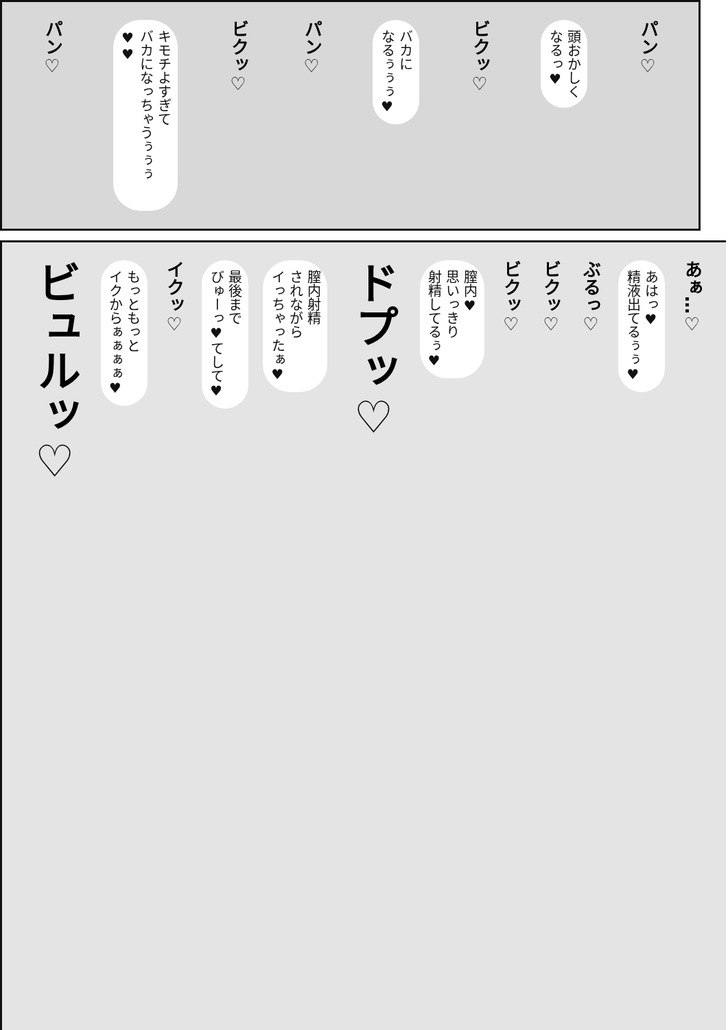パン♡
頭おかしく
なるっ♥
ビクッ♡
バカに
なるぅぅぅ♥
パン♡
ビクッ♡
キモチよすぎて
バカになっちゃうぅぅぅ♥♥
パン♡
あぁ…♡
あはっ♥
精液出てるぅぅ♥
ぶるっ♡
ビクッ♡
ビクッ♡
膣内♥
思いっきり
射精してるぅ♥
ドプッ♡
膣内射精
されながら
イっちゃったぁ♥
最後まで
びゅーっ♥てして♥
イクッ♡
もっともっと
イクからぁぁぁぁ♥
ビュルッ♡